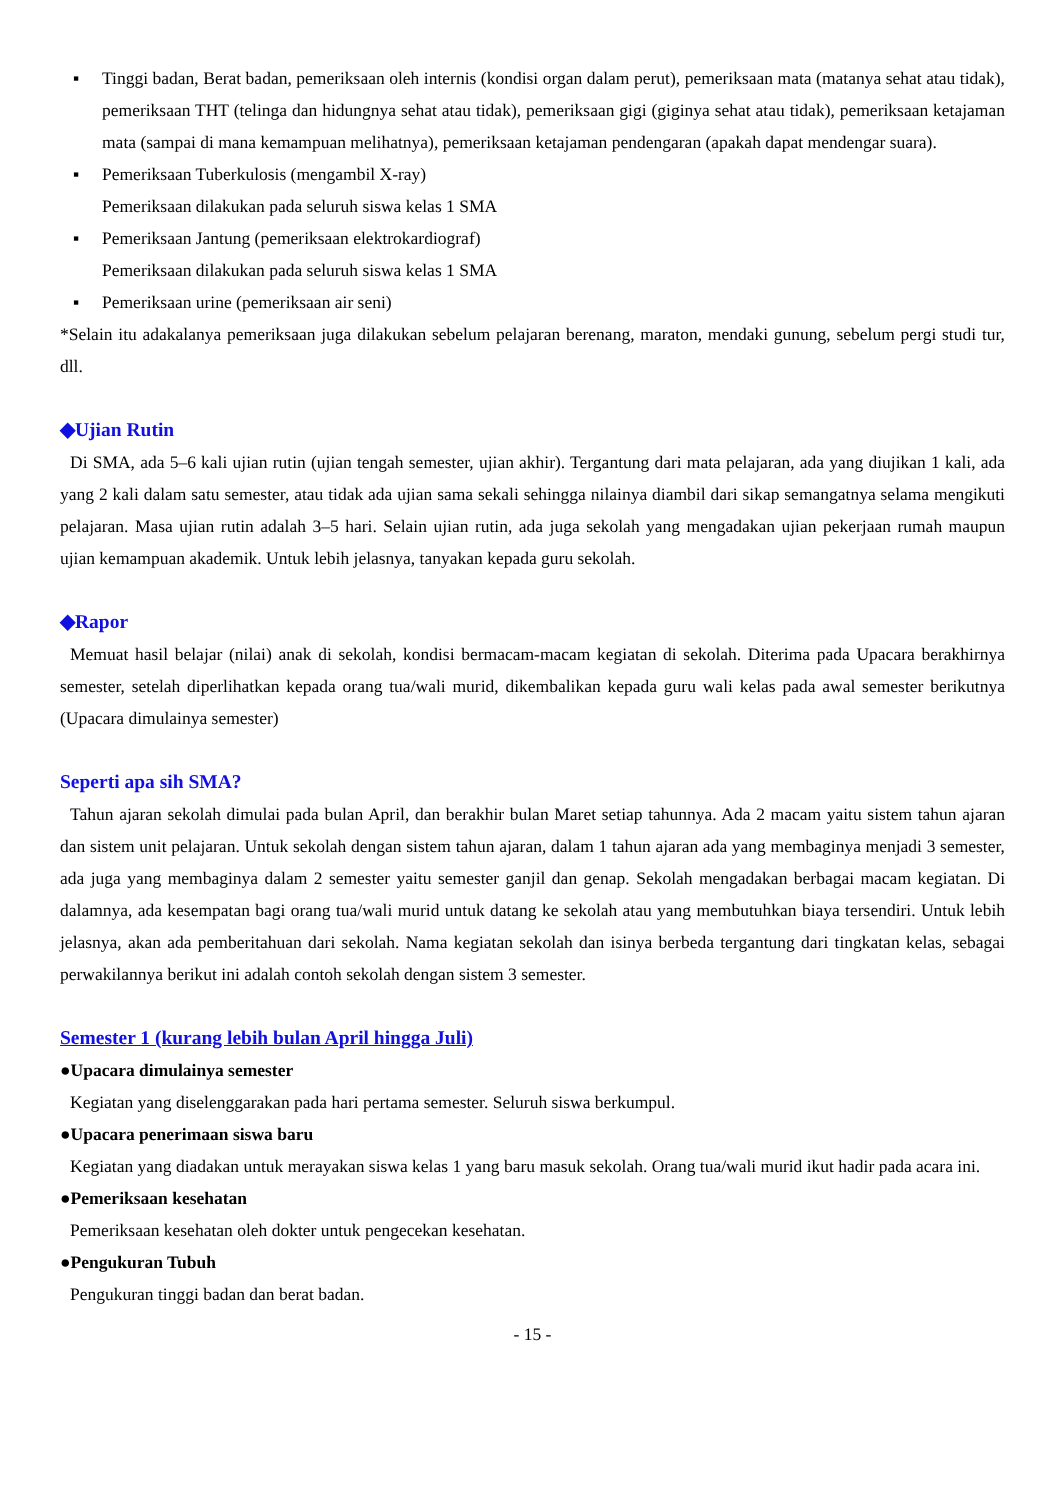▪ Tinggi badan, Berat badan, pemeriksaan oleh internis (kondisi organ dalam perut), pemeriksaan mata (matanya sehat atau tidak), pemeriksaan THT (telinga dan hidungnya sehat atau tidak), pemeriksaan gigi (giginya sehat atau tidak), pemeriksaan ketajaman mata (sampai di mana kemampuan melihatnya), pemeriksaan ketajaman pendengaran (apakah dapat mendengar suara).
▪ Pemeriksaan Tuberkulosis (mengambil X-ray)
Pemeriksaan dilakukan pada seluruh siswa kelas 1 SMA
▪ Pemeriksaan Jantung (pemeriksaan elektrokardiograf)
Pemeriksaan dilakukan pada seluruh siswa kelas 1 SMA
▪ Pemeriksaan urine (pemeriksaan air seni)
*Selain itu adakalanya pemeriksaan juga dilakukan sebelum pelajaran berenang, maraton, mendaki gunung, sebelum pergi studi tur, dll.
◆Ujian Rutin
Di SMA, ada 5–6 kali ujian rutin (ujian tengah semester, ujian akhir). Tergantung dari mata pelajaran, ada yang diujikan 1 kali, ada yang 2 kali dalam satu semester, atau tidak ada ujian sama sekali sehingga nilainya diambil dari sikap semangatnya selama mengikuti pelajaran. Masa ujian rutin adalah 3–5 hari. Selain ujian rutin, ada juga sekolah yang mengadakan ujian pekerjaan rumah maupun ujian kemampuan akademik. Untuk lebih jelasnya, tanyakan kepada guru sekolah.
◆Rapor
Memuat hasil belajar (nilai) anak di sekolah, kondisi bermacam-macam kegiatan di sekolah. Diterima pada Upacara berakhirnya semester, setelah diperlihatkan kepada orang tua/wali murid, dikembalikan kepada guru wali kelas pada awal semester berikutnya (Upacara dimulainya semester)
Seperti apa sih SMA?
Tahun ajaran sekolah dimulai pada bulan April, dan berakhir bulan Maret setiap tahunnya. Ada 2 macam yaitu sistem tahun ajaran dan sistem unit pelajaran. Untuk sekolah dengan sistem tahun ajaran, dalam 1 tahun ajaran ada yang membaginya menjadi 3 semester, ada juga yang membaginya dalam 2 semester yaitu semester ganjil dan genap. Sekolah mengadakan berbagai macam kegiatan. Di dalamnya, ada kesempatan bagi orang tua/wali murid untuk datang ke sekolah atau yang membutuhkan biaya tersendiri. Untuk lebih jelasnya, akan ada pemberitahuan dari sekolah. Nama kegiatan sekolah dan isinya berbeda tergantung dari tingkatan kelas, sebagai perwakilannya berikut ini adalah contoh sekolah dengan sistem 3 semester.
Semester 1 (kurang lebih bulan April hingga Juli)
●Upacara dimulainya semester
Kegiatan yang diselenggarakan pada hari pertama semester. Seluruh siswa berkumpul.
●Upacara penerimaan siswa baru
Kegiatan yang diadakan untuk merayakan siswa kelas 1 yang baru masuk sekolah. Orang tua/wali murid ikut hadir pada acara ini.
●Pemeriksaan kesehatan
Pemeriksaan kesehatan oleh dokter untuk pengecekan kesehatan.
●Pengukuran Tubuh
Pengukuran tinggi badan dan berat badan.
- 15 -